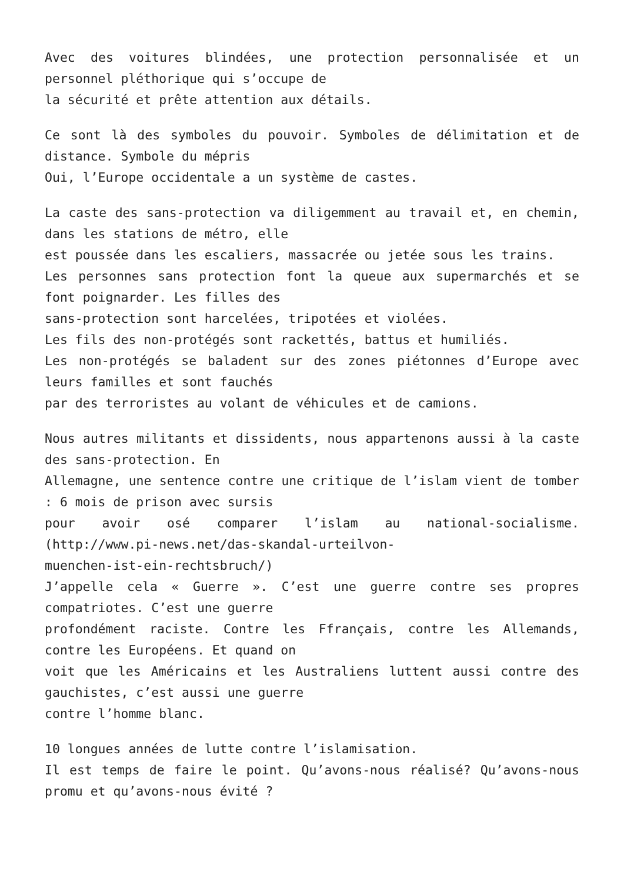Avec des voitures blindées, une protection personnalisée et un personnel pléthorique qui s’occupe de
la sécurité et prête attention aux détails.
Ce sont là des symboles du pouvoir. Symboles de délimitation et de distance. Symbole du mépris
Oui, l’Europe occidentale a un système de castes.
La caste des sans-protection va diligemment au travail et, en chemin, dans les stations de métro, elle
est poussée dans les escaliers, massacrée ou jetée sous les trains.
Les personnes sans protection font la queue aux supermarchés et se font poignarder. Les filles des
sans-protection sont harcelées, tripotées et violées.
Les fils des non-protégés sont rackettés, battus et humiliés.
Les non-protégés se baladent sur des zones piétonnes d’Europe avec leurs familles et sont fauchés
par des terroristes au volant de véhicules et de camions.
Nous autres militants et dissidents, nous appartenons aussi à la caste des sans-protection. En
Allemagne, une sentence contre une critique de l’islam vient de tomber : 6 mois de prison avec sursis
pour avoir osé comparer l’islam au national-socialisme. (http://www.pi-news.net/das-skandal-urteilvon-
muenchen-ist-ein-rechtsbruch/)
J’appelle cela « Guerre ». C’est une guerre contre ses propres compatriotes. C’est une guerre
profondément raciste. Contre les Ffrançais, contre les Allemands, contre les Européens. Et quand on
voit que les Américains et les Australiens luttent aussi contre des gauchistes, c’est aussi une guerre
contre l’homme blanc.
10 longues années de lutte contre l’islamisation.
Il est temps de faire le point. Qu’avons-nous réalisé? Qu’avons-nous promu et qu’avons-nous évité ?